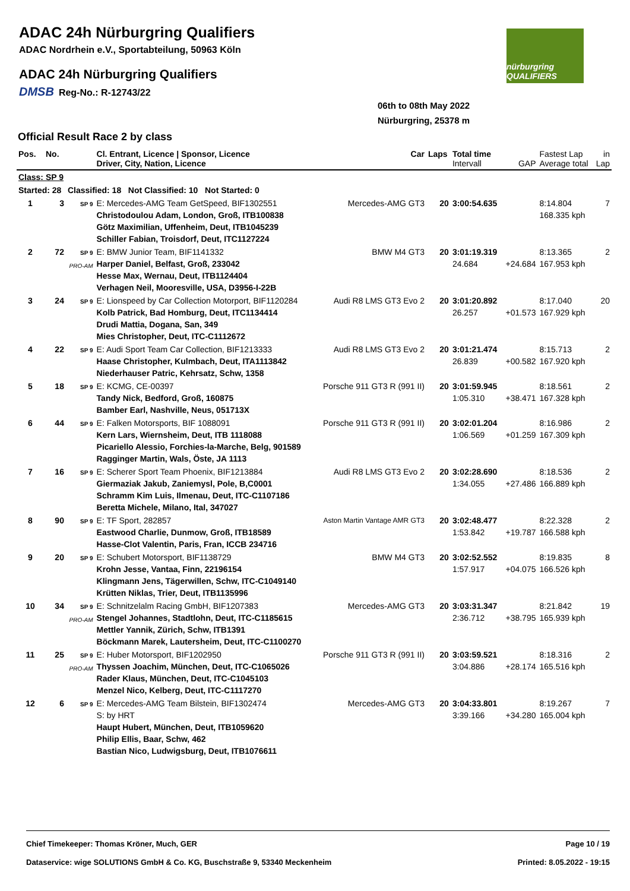ADAC 24h Nürburgring Qualifiers
ADAC Nordrhein e.V., Sportabteilung, 50963 Köln
ADAC 24h Nürburgring Qualifiers
DMSB Reg-No.: R-12743/22
nürburgring QUALIFIERS
06th to 08th May 2022
Nürburgring, 25378 m
Official Result Race 2 by class
| Pos. | No. | | Cl. Entrant, Licence / Sponsor, Licence Driver, City, Nation, Licence | Car | Laps | Total time Intervall | GAP | Fastest Lap Average total | in Lap |
| --- | --- | --- | --- | --- | --- | --- | --- | --- | --- |
| Class: SP 9 | | | | | | | | | |
| Started: 28 | | Classified: 18 Not Classified: 10 Not Started: 0 | | | | | | | |
| 1 | 3 | SP 9 | E: Mercedes-AMG Team GetSpeed, BIF1302551 Christodoulou Adam, London, Groß, ITB100838 Götz Maximilian, Uffenheim, Deut, ITB1045239 Schiller Fabian, Troisdorf, Deut, ITC1127224 | Mercedes-AMG GT3 | 20 | 3:00:54.635 | | 8:14.804 168.335 kph | 7 |
| 2 | 72 | SP 9 PRO-AM | E: BMW Junior Team, BIF1141332 Harper Daniel, Belfast, Groß, 233042 Hesse Max, Wernau, Deut, ITB1124404 Verhagen Neil, Mooresville, USA, D3956-I-22B | BMW M4 GT3 | 20 | 3:01:19.319 24.684 | +24.684 | 8:13.365 167.953 kph | 2 |
| 3 | 24 | SP 9 | E: Lionspeed by Car Collection Motorport, BIF1120284 Kolb Patrick, Bad Homburg, Deut, ITC1134414 Drudi Mattia, Dogana, San, 349 Mies Christopher, Deut, ITC-C1112672 | Audi R8 LMS GT3 Evo 2 | 20 | 3:01:20.892 26.257 | +01.573 | 8:17.040 167.929 kph | 20 |
| 4 | 22 | SP 9 | E: Audi Sport Team Car Collection, BIF1213333 Haase Christopher, Kulmbach, Deut, ITA1113842 Niederhauser Patric, Kehrsatz, Schw, 1358 | Audi R8 LMS GT3 Evo 2 | 20 | 3:01:21.474 26.839 | +00.582 | 8:15.713 167.920 kph | 2 |
| 5 | 18 | SP 9 | E: KCMG, CE-00397 Tandy Nick, Bedford, Groß, 160875 Bamber Earl, Nashville, Neus, 051713X | Porsche 911 GT3 R (991 II) | 20 | 3:01:59.945 1:05.310 | +38.471 | 8:18.561 167.328 kph | 2 |
| 6 | 44 | SP 9 | E: Falken Motorsports, BIF 1088091 Kern Lars, Wiernsheim, Deut, ITB 1118088 Picariello Alessio, Forchies-la-Marche, Belg, 901589 Ragginger Martin, Wals, Öste, JA 1113 | Porsche 911 GT3 R (991 II) | 20 | 3:02:01.204 1:06.569 | +01.259 | 8:16.986 167.309 kph | 2 |
| 7 | 16 | SP 9 | E: Scherer Sport Team Phoenix, BIF1213884 Giermaziak Jakub, Zaniemysl, Pole, B,C0001 Schramm Kim Luis, Ilmenau, Deut, ITC-C1107186 Beretta Michele, Milano, Ital, 347027 | Audi R8 LMS GT3 Evo 2 | 20 | 3:02:28.690 1:34.055 | +27.486 | 8:18.536 166.889 kph | 2 |
| 8 | 90 | SP 9 | E: TF Sport, 282857 Eastwood Charlie, Dunmow, Groß, ITB18589 Hasse-Clot Valentin, Paris, Fran, ICCB 234716 | Aston Martin Vantage AMR GT3 | 20 | 3:02:48.477 1:53.842 | +19.787 | 8:22.328 166.588 kph | 2 |
| 9 | 20 | SP 9 | E: Schubert Motorsport, BIF1138729 Krohn Jesse, Vantaa, Finn, 22196154 Klingmann Jens, Tägerwillen, Schw, ITC-C1049140 Krütten Niklas, Trier, Deut, ITB1135996 | BMW M4 GT3 | 20 | 3:02:52.552 1:57.917 | +04.075 | 8:19.835 166.526 kph | 8 |
| 10 | 34 | SP 9 PRO-AM | E: Schnitzelalm Racing GmbH, BIF1207383 Stengel Johannes, Stadtlohn, Deut, ITC-C1185615 Mettler Yannik, Zürich, Schw, ITB1391 Böckmann Marek, Lautersheim, Deut, ITC-C1100270 | Mercedes-AMG GT3 | 20 | 3:03:31.347 2:36.712 | +38.795 | 8:21.842 165.939 kph | 19 |
| 11 | 25 | SP 9 PRO-AM | E: Huber Motorsport, BIF1202950 Thyssen Joachim, München, Deut, ITC-C1065026 Rader Klaus, München, Deut, ITC-C1045103 Menzel Nico, Kelberg, Deut, ITC-C1117270 | Porsche 911 GT3 R (991 II) | 20 | 3:03:59.521 3:04.886 | +28.174 | 8:18.316 165.516 kph | 2 |
| 12 | 6 | SP 9 | E: Mercedes-AMG Team Bilstein, BIF1302474 S: by HRT Haupt Hubert, München, Deut, ITB1059620 Philip Ellis, Baar, Schw, 462 Bastian Nico, Ludwigsburg, Deut, ITB1076611 | Mercedes-AMG GT3 | 20 | 3:04:33.801 3:39.166 | +34.280 | 8:19.267 165.004 kph | 7 |
Chief Timekeeper: Thomas Kröner, Much, GER Page 10 / 19
Dataservice: wige SOLUTIONS GmbH & Co. KG, Buschstraße 9, 53340 Meckenheim Printed: 8.05.2022 - 19:15